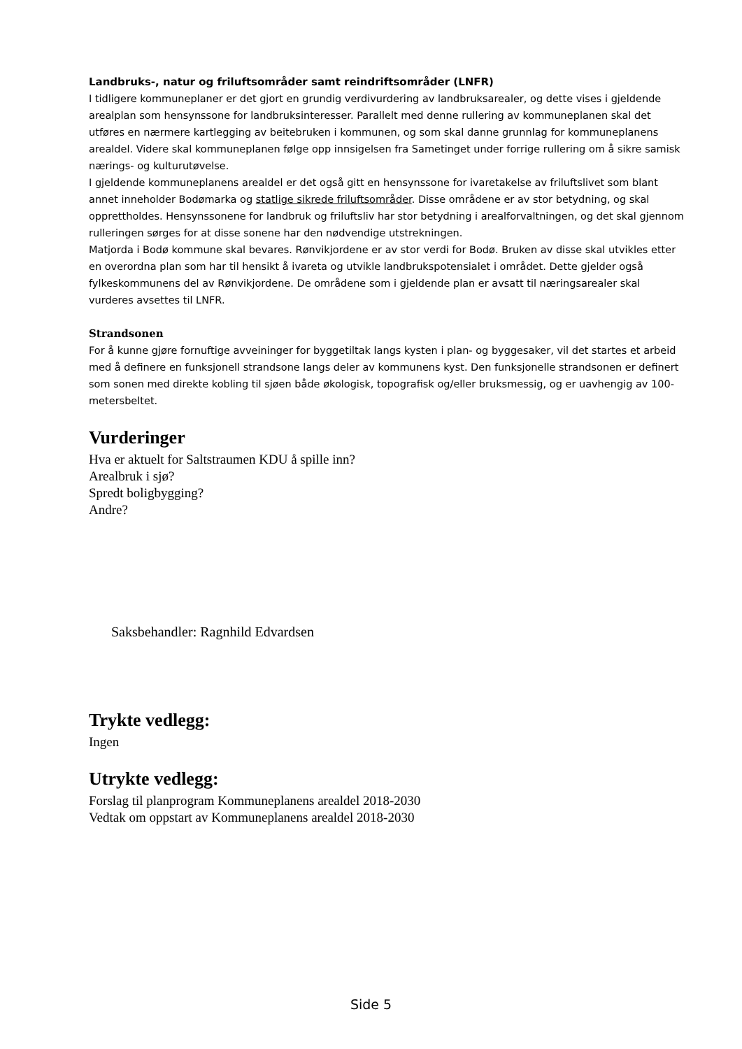Landbruks-, natur og friluftsområder samt reindriftsområder (LNFR)
I tidligere kommuneplaner er det gjort en grundig verdivurdering av landbruksarealer, og dette vises i gjeldende arealplan som hensynssone for landbruksinteresser. Parallelt med denne rullering av kommuneplanen skal det utføres en nærmere kartlegging av beitebruken i kommunen, og som skal danne grunnlag for kommuneplanens arealdel. Videre skal kommuneplanen følge opp innsigelsen fra Sametinget under forrige rullering om å sikre samisk nærings- og kulturutøvelse.
I gjeldende kommuneplanens arealdel er det også gitt en hensynssone for ivaretakelse av friluftslivet som blant annet inneholder Bodømarka og statlige sikrede friluftsområder. Disse områdene er av stor betydning, og skal opprettholdes. Hensynssonene for landbruk og friluftsliv har stor betydning i arealforvaltningen, og det skal gjennom rulleringen sørges for at disse sonene har den nødvendige utstrekningen.
Matjorda i Bodø kommune skal bevares. Rønvikjordene er av stor verdi for Bodø. Bruken av disse skal utvikles etter en overordna plan som har til hensikt å ivareta og utvikle landbrukspotensialet i området. Dette gjelder også fylkeskommunens del av Rønvikjordene. De områdene som i gjeldende plan er avsatt til næringsarealer skal vurderes avsettes til LNFR.
Strandsonen
For å kunne gjøre fornuftige avveininger for byggetiltak langs kysten i plan- og byggesaker, vil det startes et arbeid med å definere en funksjonell strandsone langs deler av kommunens kyst. Den funksjonelle strandsonen er definert som sonen med direkte kobling til sjøen både økologisk, topografisk og/eller bruksmessig, og er uavhengig av 100-metersbeltet.
Vurderinger
Hva er aktuelt for Saltstraumen KDU å spille inn?
Arealbruk i sjø?
Spredt boligbygging?
Andre?
Saksbehandler: Ragnhild Edvardsen
Trykte vedlegg:
Ingen
Utrykte vedlegg:
Forslag til planprogram Kommuneplanens arealdel 2018-2030
Vedtak om oppstart av Kommuneplanens arealdel 2018-2030
Side 5